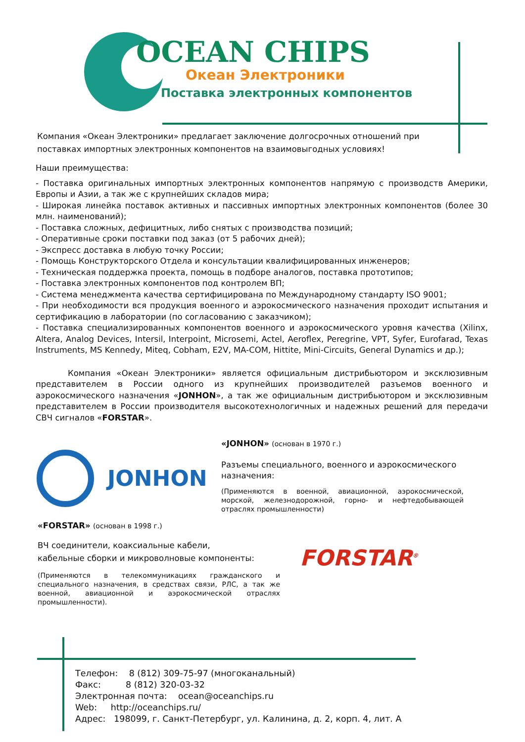OCEAN CHIPS
Океан Электроники
Поставка электронных компонентов
Компания «Океан Электроники» предлагает заключение долгосрочных отношений при поставках импортных электронных компонентов на взаимовыгодных условиях!
Наши преимущества:
- Поставка оригинальных импортных электронных компонентов напрямую с производств Америки, Европы и Азии, а так же с крупнейших складов мира;
- Широкая линейка поставок активных и пассивных импортных электронных компонентов (более 30 млн. наименований);
- Поставка сложных, дефицитных, либо снятых с производства позиций;
- Оперативные сроки поставки под заказ (от 5 рабочих дней);
- Экспресс доставка в любую точку России;
- Помощь Конструкторского Отдела и консультации квалифицированных инженеров;
- Техническая поддержка проекта, помощь в подборе аналогов, поставка прототипов;
- Поставка электронных компонентов под контролем ВП;
- Система менеджмента качества сертифицирована по Международному стандарту ISO 9001;
- При необходимости вся продукция военного и аэрокосмического назначения проходит испытания и сертификацию в лаборатории (по согласованию с заказчиком);
- Поставка специализированных компонентов военного и аэрокосмического уровня качества (Xilinx, Altera, Analog Devices, Intersil, Interpoint, Microsemi, Actel, Aeroflex, Peregrine, VPT, Syfer, Eurofarad, Texas Instruments, MS Kennedy, Miteq, Cobham, E2V, MA-COM, Hittite, Mini-Circuits, General Dynamics и др.);
Компания «Океан Электроники» является официальным дистрибьютором и эксклюзивным представителем в России одного из крупнейших производителей разъемов военного и аэрокосмического назначения «JONHON», а так же официальным дистрибьютором и эксклюзивным представителем в России производителя высокотехнологичных и надежных решений для передачи СВЧ сигналов «FORSTAR».
JONHON
«JONHON» (основан в 1970 г.)
Разъемы специального, военного и аэрокосмического назначения:
(Применяются в военной, авиационной, аэрокосмической, морской, железнодорожной, горно- и нефтедобывающей отраслях промышленности)
«FORSTAR» (основан в 1998 г.)
ВЧ соединители, коаксиальные кабели,
кабельные сборки и микроволновые компоненты:
(Применяются в телекоммуникациях гражданского и специального назначения, в средствах связи, РЛС, а так же военной, авиационной и аэрокосмической отраслях промышленности).
FORSTAR<sup>®</sup>
Телефон: 8 (812) 309-75-97 (многоканальный)
Факс: 8 (812) 320-03-32
Электронная почта: ocean@oceanchips.ru
Web: http://oceanchips.ru/
Адрес: 198099, г. Санкт-Петербург, ул. Калинина, д. 2, корп. 4, лит. А